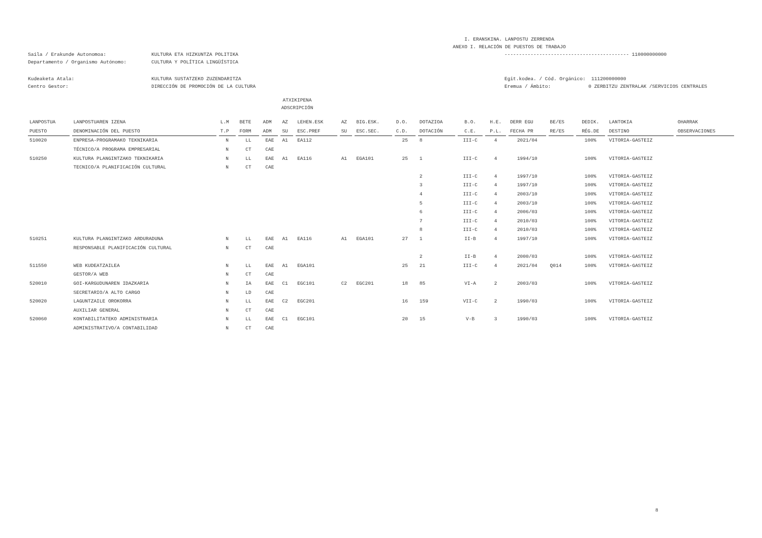I. ERANSKINA. LANPOSTU ZERRENDA
ANEXO I. RELACIÓN DE PUESTOS DE TRABAJO
Saila / Erakunde Autonomoa: KULTURA ETA HIZKUNTZA POLITIKA ------------------------------------------- 110000000000
Departamento / Organismo Autónomo: CULTURA Y POLÍTICA LINGÜÍSTICA
Kudeaketa Atala: KULTURA SUSTATZEKO ZUZENDARITZA Egit.kodea. / Cód. Orgánico: 111200000000
Centro Gestor: DIRECCIÓN DE PROMOCIÓN DE LA CULTURA Eremua / Ámbito: 0 ZERBITZU ZENTRALAK /SERVICIOS CENTRALES
ATXIKIPENA
ADSCRIPCIÓN
| LANPOSTUA | LANPOSTUAREN IZENA | L.M | BETE | ADM | AZ | LEHEN.ESK | AZ | BIG.ESK. | D.O. | DOTAZIOA | B.O. | H.E. | DERR EGU | BE/ES | DEDIK. | LANTOKIA | OHARRAK |
| --- | --- | --- | --- | --- | --- | --- | --- | --- | --- | --- | --- | --- | --- | --- | --- | --- | --- |
| PUESTO | DENOMINACIÓN DEL PUESTO | T.P | FORM | ADM | SU | ESC.PREF | SU | ESC.SEC. | C.D. | DOTACIÓN | C.E. | P.L. | FECHA PR | RE/ES | RÉG.DE | DESTINO | OBSERVACIONES |
| 510020 | ENPRESA-PROGRAMAKO TEKNIKARIA | N | LL | EAE | A1 | EA112 | | | 25 | 8 | III-C | 4 | 2021/04 | | 100% | VITORIA-GASTEIZ | |
| | TÉCNICO/A PROGRAMA EMPRESARIAL | N | CT | CAE | | | | | | | | | | | | | |
| 510250 | KULTURA PLANGINTZAKO TEKNIKARIA | N | LL | EAE | A1 | EA116 | A1 | EGA101 | 25 | 1 | III-C | 4 | 1994/10 | | 100% | VITORIA-GASTEIZ | |
| | TECNICO/A PLANIFICACIÓN CULTURAL | N | CT | CAE | | | | | | | | | | | | | |
| | | | | | | | | | | 2 | III-C | 4 | 1997/10 | | 100% | VITORIA-GASTEIZ | |
| | | | | | | | | | | 3 | III-C | 4 | 1997/10 | | 100% | VITORIA-GASTEIZ | |
| | | | | | | | | | | 4 | III-C | 4 | 2003/10 | | 100% | VITORIA-GASTEIZ | |
| | | | | | | | | | | 5 | III-C | 4 | 2003/10 | | 100% | VITORIA-GASTEIZ | |
| | | | | | | | | | | 6 | III-C | 4 | 2006/03 | | 100% | VITORIA-GASTEIZ | |
| | | | | | | | | | | 7 | III-C | 4 | 2010/03 | | 100% | VITORIA-GASTEIZ | |
| | | | | | | | | | | 8 | III-C | 4 | 2010/03 | | 100% | VITORIA-GASTEIZ | |
| 510251 | KULTURA PLANGINTZAKO ARDURADUNA | N | LL | EAE | A1 | EA116 | A1 | EGA101 | 27 | 1 | II-B | 4 | 1997/10 | | 100% | VITORIA-GASTEIZ | |
| | RESPONSABLE PLANIFICACIÓN CULTURAL | N | CT | CAE | | | | | | | | | | | | | |
| | | | | | | | | | | 2 | II-B | 4 | 2000/03 | | 100% | VITORIA-GASTEIZ | |
| 511550 | WEB KUDEATZAILEA | N | LL | EAE | A1 | EGA101 | | | 25 | 21 | III-C | 4 | 2021/04 | Q014 | 100% | VITORIA-GASTEIZ | |
| | GESTOR/A WEB | N | CT | CAE | | | | | | | | | | | | | |
| 520010 | GOI-KARGUDUNAREN IDAZKARIA | N | IA | EAE | C1 | EGC101 | C2 | EGC201 | 18 | 85 | VI-A | 2 | 2003/03 | | 100% | VITORIA-GASTEIZ | |
| | SECRETARIO/A ALTO CARGO | N | LD | CAE | | | | | | | | | | | | | |
| 520020 | LAGUNTZAILE OROKORRA | N | LL | EAE | C2 | EGC201 | | | 16 | 159 | VII-C | 2 | 1990/03 | | 100% | VITORIA-GASTEIZ | |
| | AUXILIAR GENERAL | N | CT | CAE | | | | | | | | | | | | | |
| 520060 | KONTABILITATEKO ADMINISTRARIA | N | LL | EAE | C1 | EGC101 | | | 20 | 15 | V-B | 3 | 1990/03 | | 100% | VITORIA-GASTEIZ | |
| | ADMINISTRATIVO/A CONTABILIDAD | N | CT | CAE | | | | | | | | | | | | | |
8